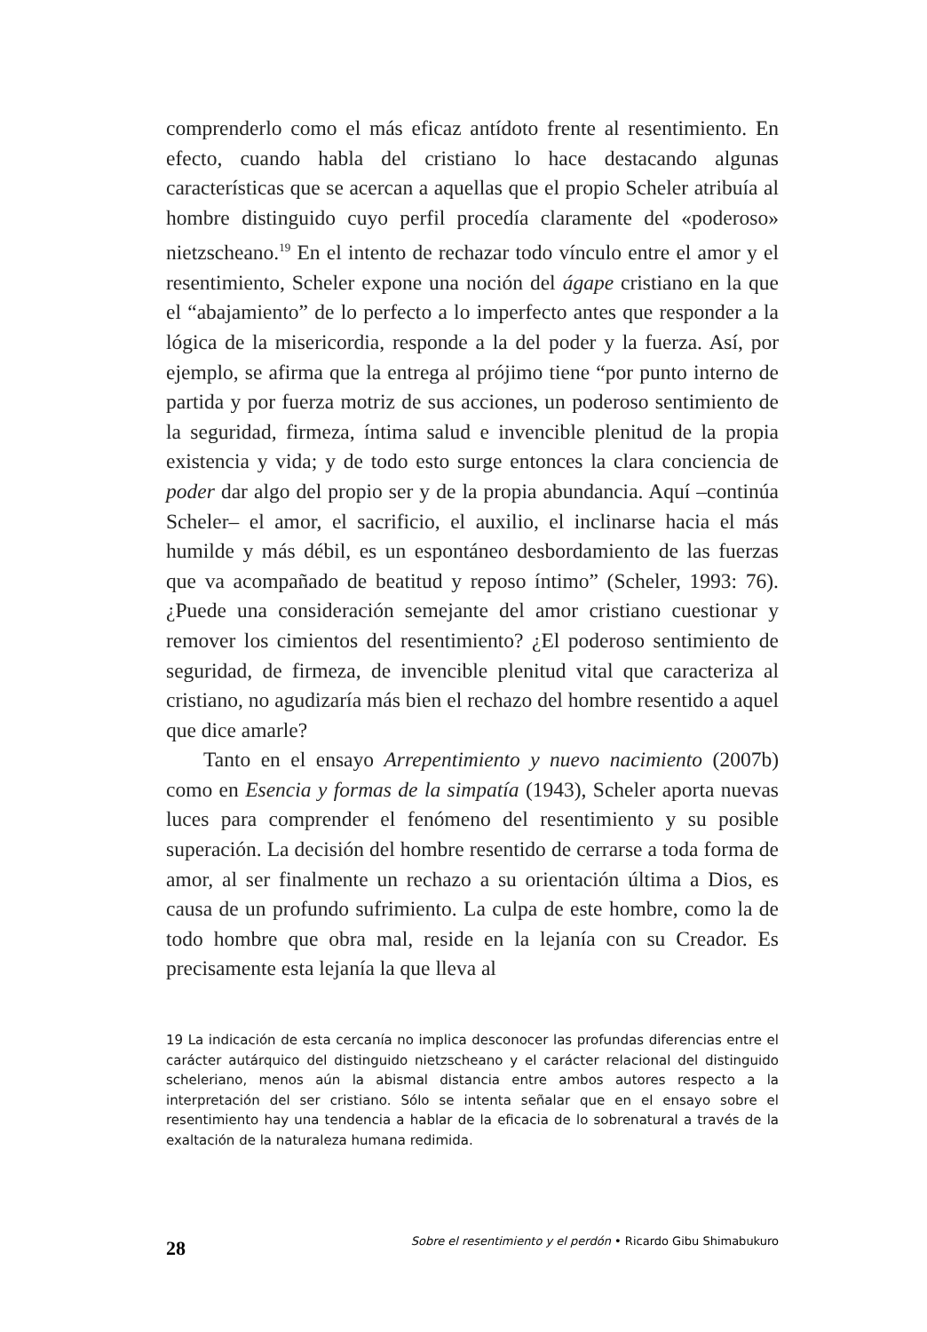comprenderlo como el más eficaz antídoto frente al resentimiento. En efecto, cuando habla del cristiano lo hace destacando algunas características que se acercan a aquellas que el propio Scheler atribuía al hombre distinguido cuyo perfil procedía claramente del «poderoso» nietzscheano.<sup>19</sup> En el intento de rechazar todo vínculo entre el amor y el resentimiento, Scheler expone una noción del ágape cristiano en la que el “abajamiento” de lo perfecto a lo imperfecto antes que responder a la lógica de la misericordia, responde a la del poder y la fuerza. Así, por ejemplo, se afirma que la entrega al prójimo tiene “por punto interno de partida y por fuerza motriz de sus acciones, un poderoso sentimiento de la seguridad, firmeza, íntima salud e invencible plenitud de la propia existencia y vida; y de todo esto surge entonces la clara conciencia de poder dar algo del propio ser y de la propia abundancia. Aquí –continúa Scheler– el amor, el sacrificio, el auxilio, el inclinarse hacia el más humilde y más débil, es un espontáneo desbordamiento de las fuerzas que va acompañado de beatitud y reposo íntimo” (Scheler, 1993: 76). ¿Puede una consideración semejante del amor cristiano cuestionar y remover los cimientos del resentimiento? ¿El poderoso sentimiento de seguridad, de firmeza, de invencible plenitud vital que caracteriza al cristiano, no agudizaría más bien el rechazo del hombre resentido a aquel que dice amarle?
Tanto en el ensayo Arrepentimiento y nuevo nacimiento (2007b) como en Esencia y formas de la simpatía (1943), Scheler aporta nuevas luces para comprender el fenómeno del resentimiento y su posible superación. La decisión del hombre resentido de cerrarse a toda forma de amor, al ser finalmente un rechazo a su orientación última a Dios, es causa de un profundo sufrimiento. La culpa de este hombre, como la de todo hombre que obra mal, reside en la lejanía con su Creador. Es precisamente esta lejanía la que lleva al
19 La indicación de esta cercanía no implica desconocer las profundas diferencias entre el carácter autárquico del distinguido nietzscheano y el carácter relacional del distinguido scheleriano, menos aún la abismal distancia entre ambos autores respecto a la interpretación del ser cristiano. Sólo se intenta señalar que en el ensayo sobre el resentimiento hay una tendencia a hablar de la eficacia de lo sobrenatural a través de la exaltación de la naturaleza humana redimida.
28 Sobre el resentimiento y el perdón • Ricardo Gibu Shimabukuro